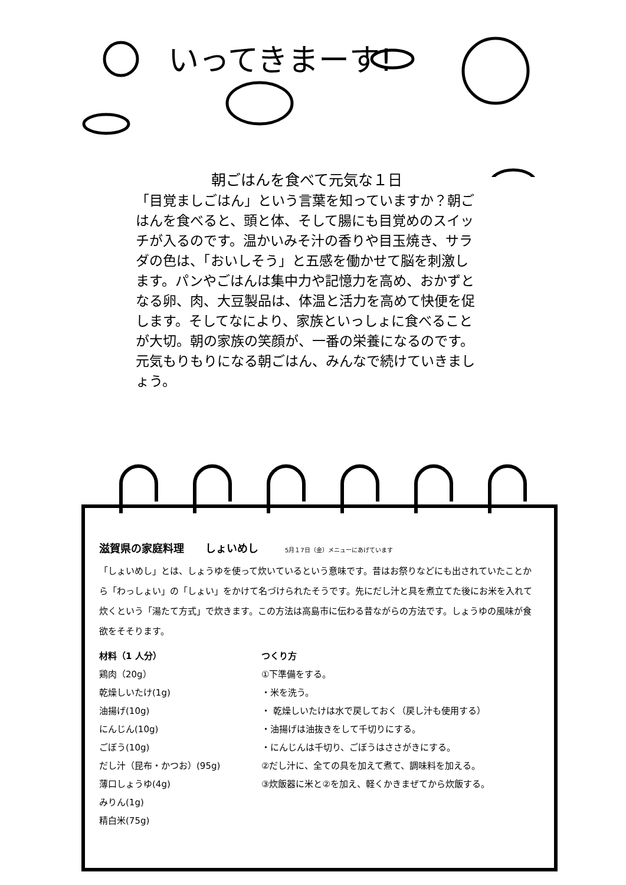いってきまーす!
朝ごはんを食べて元気な１日
「目覚ましごはん」という言葉を知っていますか？朝ごはんを食べると、頭と体、そして腸にも目覚めのスイッチが入るのです。温かいみそ汁の香りや目玉焼き、サラダの色は、「おいしそう」と五感を働かせて脳を刺激します。パンやごはんは集中力や記憶力を高め、おかずとなる卵、肉、大豆製品は、体温と活力を高めて快便を促します。そしてなにより、家族といっしょに食べることが大切。朝の家族の笑顔が、一番の栄養になるのです。元気もりもりになる朝ごはん、みんなで続けていきましょう。
滋賀県の家庭料理　　しょいめし　　　5月１7日（金）メニューにあげています
「しょいめし」とは、しょうゆを使って炊いているという意味です。昔はお祭りなどにも出されていたことから「わっしょい」の「しょい」をかけて名づけられたそうです。先にだし汁と具を煮立てた後にお米を入れて炊くという「湯たて方式」で炊きます。この方法は高島市に伝わる昔ながらの方法です。しょうゆの風味が食欲をそそります。
材料（1 人分）
鶏肉（20g）
乾燥しいたけ(1g)
油揚げ(10g)
にんじん(10g)
ごぼう(10g)
だし汁（昆布・かつお）(95g)
薄口しょうゆ(4g)
みりん(1g)
精白米(75g)
つくり方
①下準備をする。
・米を洗う。
・ 乾燥しいたけは水で戻しておく（戻し汁も使用する）
・油揚げは油抜きをして千切りにする。
・にんじんは千切り、ごぼうはささがきにする。
②だし汁に、全ての具を加えて煮て、調味料を加える。
③炊飯器に米と②を加え、軽くかきまぜてから炊飯する。